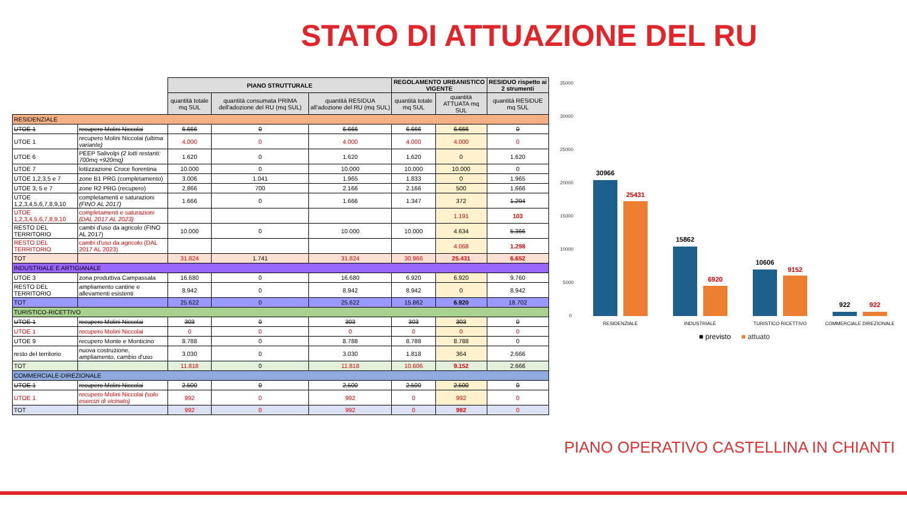STATO DI ATTUAZIONE DEL RU
| | | PIANO STRUTTURALE | | | REGOLAMENTO URBANISTICO VIGENTE | | RESIDUO rispetto ai 2 strumenti |
| --- | --- | --- | --- | --- | --- | --- | --- |
| | | quantità totale mq SUL | quantità consumata PRIMA dell'adozione del RU (mq SUL) | quantità RESIDUA all'adozione del RU (mq SUL) | quantità totale mq SUL | quantità ATTUATA mq SUL | quantità RESIDUE mq SUL |
| RESIDENZIALE | | | | | | | |
| UTOE 1 | recupero Molini Niccolai | 6.666 | 0 | 6.666 | 6.666 | 6.666 | 0 |
| UTOE 1 | recupero Molini Niccolai (ultima variante) | 4.000 | 0 | 4.000 | 4.000 | 4.000 | 0 |
| UTOE 6 | PEEP Salivolpi (2 lotti restanti: 700mq +920mq) | 1.620 | 0 | 1.620 | 1.620 | 0 | 1.620 |
| UTOE 7 | lottizzazione Croce fiorentina | 10.000 | 0 | 10.000 | 10.000 | 10.000 | 0 |
| UTOE 1,2,3,5 e 7 | zone B1 PRG (completamento) | 3.006 | 1.041 | 1.965 | 1.833 | 0 | 1.965 |
| UTOE 3, 5 e 7 | zone R2 PRG (recupero) | 2.866 | 700 | 2.166 | 2.166 | 500 | 1.666 |
| UTOE 1,2,3,4,5,6,7,8,9,10 | completamenti e saturazioni (FINO AL 2017) | 1.666 | 0 | 1.666 | 1.347 | 372 | 1.294 |
| UTOE 1,2,3,4,5,6,7,8,9,10 | completamenti e saturazioni (DAL 2017 AL 2023) | | | | | 1.191 | 103 |
| RESTO DEL TERRITORIO | cambi d'uso da agricolo (FINO AL 2017) | 10.000 | 0 | 10.000 | 10.000 | 4.634 | 5.366 |
| RESTO DEL TERRITORIO | cambi d'uso da agricolo (DAL 2017 AL 2023) | | | | | 4.068 | 1.298 |
| TOT | | 31.824 | 1.741 | 31.824 | 30.966 | 25.431 | 6.652 |
| INDUSTRIALE E ARTIGIANALE | | | | | | | |
| UTOE 3 | zona produttiva Campassala | 16.680 | 0 | 16.680 | 6.920 | 6.920 | 9.760 |
| RESTO DEL TERRITORIO | ampliamento cantine e allevamenti esistenti | 8.942 | 0 | 8.942 | 8.942 | 0 | 8.942 |
| TOT | | 25.622 | 0 | 25.622 | 15.862 | 6.920 | 18.702 |
| TURISTICO-RICETTIVO | | | | | | | |
| UTOE 1 | recupero Molini Niccolai | 303 | 0 | 303 | 303 | 303 | 0 |
| UTOE 1 | recupero Molini Niccolai | 0 | 0 | 0 | 0 | 0 | 0 |
| UTOE 9 | recupero Monte e Monticino | 8.788 | 0 | 8.788 | 8.788 | 8.788 | 0 |
| resto del territorio | nuova costruzione, ampliamento, cambio d'uso | 3.030 | 0 | 3.030 | 1.818 | 364 | 2.666 |
| TOT | | 11.818 | 0 | 11.818 | 10.606 | 9.152 | 2.666 |
| COMMERCIALE-DIREZIONALE | | | | | | | |
| UTOE 1 | recupero Molini Niccolai | 2.500 | 0 | 2.500 | 2.500 | 2.500 | 0 |
| UTOE 1 | recupero Molini Niccolai (solo esercizi di vicinato) | 992 | 0 | 992 | 0 | 992 | 0 |
| TOT | | 992 | 0 | 992 | 0 | 992 | 0 |
35000
30000
25000
20000
15000
10000
5000
0
30966
25431
15862
6920
10606
9152
922
922
RESIDENZIALE
INDUSTRIALE
TURISTICO RICETTIVO
COMMERCIALE DIREZIONALE
■ previsto
■ attuato
PIANO OPERATIVO CASTELLINA IN CHIANTI